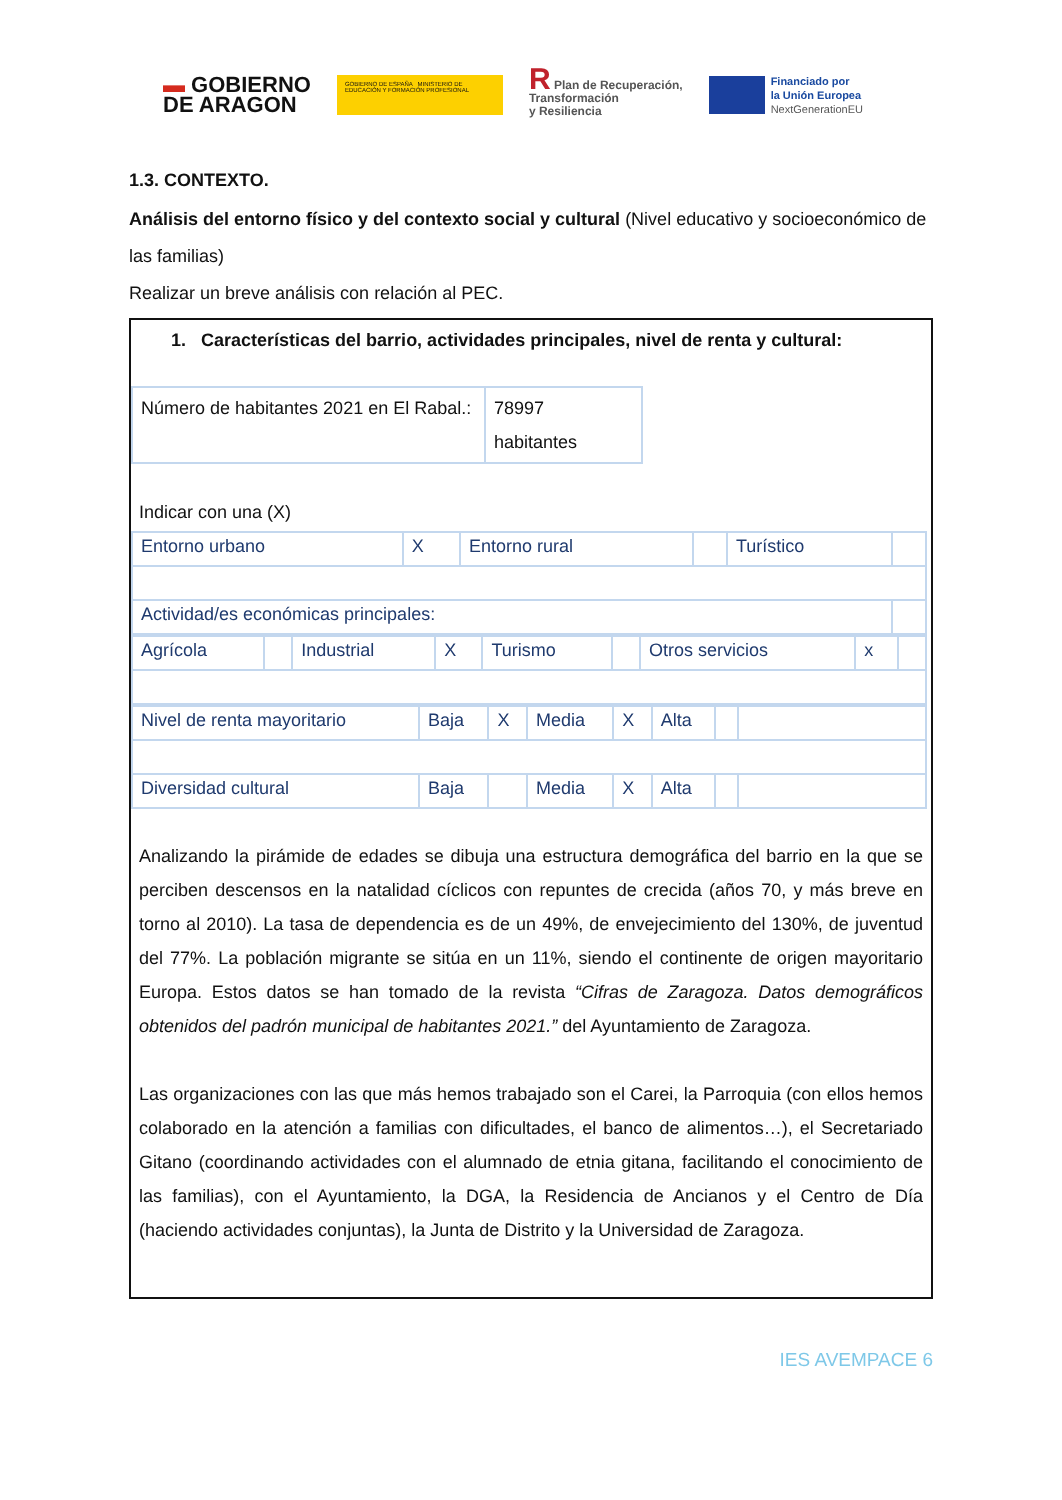▬ GOBIERNO
DE ARAGON
GOBIERNO DE ESPAÑA MINISTERIO DE EDUCACIÓN Y FORMACIÓN PROFESIONAL
R Plan de Recuperación,
Transformación
y Resiliencia
Financiado por
la Unión Europea
NextGenerationEU
1.3. CONTEXTO.
Análisis del entorno físico y del contexto social y cultural (Nivel educativo y socioeconómico de las familias)
Realizar un breve análisis con relación al PEC.
1. Características del barrio, actividades principales, nivel de renta y cultural:
| Número de habitantes 2021 en El Rabal.: | 78997 habitantes |
Indicar con una (X)
| Entorno urbano | X | Entorno rural | | Turístico | |
| Actividad/es económicas principales: | | | | | |
| Agrícola | | Industrial | X | Turismo | | Otros servicios | x | |
| Nivel de renta mayoritario | Baja | X | Media | X | Alta | | |
| Diversidad cultural | Baja | | Media | X | Alta | | |
Analizando la pirámide de edades se dibuja una estructura demográfica del barrio en la que se perciben descensos en la natalidad cíclicos con repuntes de crecida (años 70, y más breve en torno al 2010). La tasa de dependencia es de un 49%, de envejecimiento del 130%, de juventud del 77%. La población migrante se sitúa en un 11%, siendo el continente de origen mayoritario Europa. Estos datos se han tomado de la revista “Cifras de Zaragoza. Datos demográficos obtenidos del padrón municipal de habitantes 2021.” del Ayuntamiento de Zaragoza.
Las organizaciones con las que más hemos trabajado son el Carei, la Parroquia (con ellos hemos colaborado en la atención a familias con dificultades, el banco de alimentos…), el Secretariado Gitano (coordinando actividades con el alumnado de etnia gitana, facilitando el conocimiento de las familias), con el Ayuntamiento, la DGA, la Residencia de Ancianos y el Centro de Día (haciendo actividades conjuntas), la Junta de Distrito y la Universidad de Zaragoza.
IES AVEMPACE 6